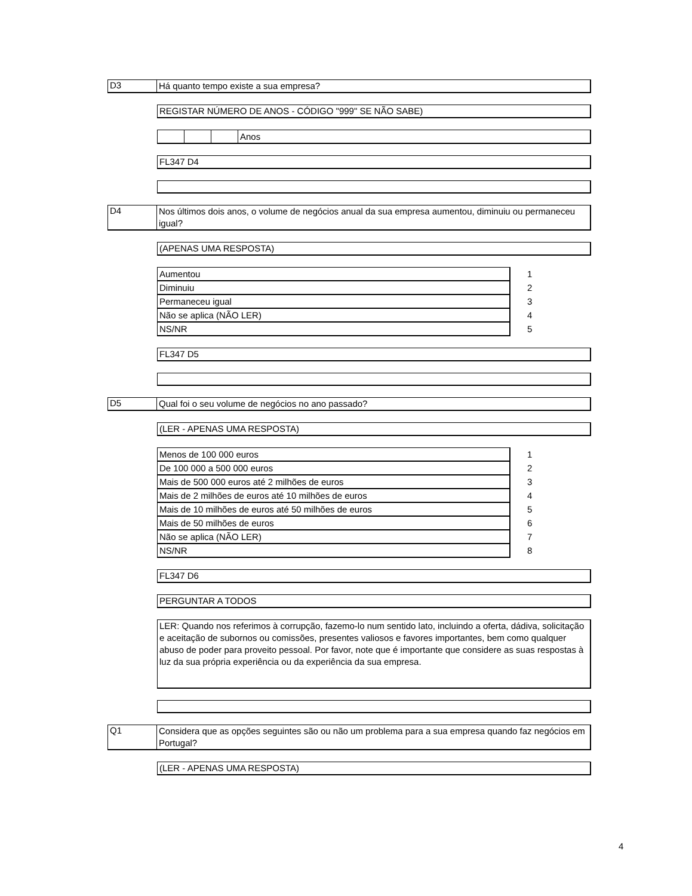D3
Há quanto tempo existe a sua empresa?
REGISTAR NÚMERO DE ANOS - CÓDIGO "999" SE NÃO SABE)
| | | | Anos |
FL347 D4
D4
Nos últimos dois anos, o volume de negócios anual da sua empresa aumentou, diminuiu ou permaneceu igual?
(APENAS UMA RESPOSTA)
| Aumentou | 1 |
| Diminuiu | 2 |
| Permaneceu igual | 3 |
| Não se aplica (NÃO LER) | 4 |
| NS/NR | 5 |
FL347 D5
D5
Qual foi o seu volume de negócios no ano passado?
(LER - APENAS UMA RESPOSTA)
| Menos de 100 000 euros | 1 |
| De 100 000 a 500 000 euros | 2 |
| Mais de 500 000 euros até 2 milhões de euros | 3 |
| Mais de 2 milhões de euros até 10 milhões de euros | 4 |
| Mais de 10 milhões de euros até 50 milhões de euros | 5 |
| Mais de 50 milhões de euros | 6 |
| Não se aplica (NÃO LER) | 7 |
| NS/NR | 8 |
FL347 D6
PERGUNTAR A TODOS
LER: Quando nos referimos à corrupção, fazemo-lo num sentido lato, incluindo a oferta, dádiva, solicitação e aceitação de subornos ou comissões, presentes valiosos e favores importantes, bem como qualquer abuso de poder para proveito pessoal. Por favor, note que é importante que considere as suas respostas à luz da sua própria experiência ou da experiência da sua empresa.
Q1
Considera que as opções seguintes são ou não um problema para a sua empresa quando faz negócios em Portugal?
(LER - APENAS UMA RESPOSTA)
4